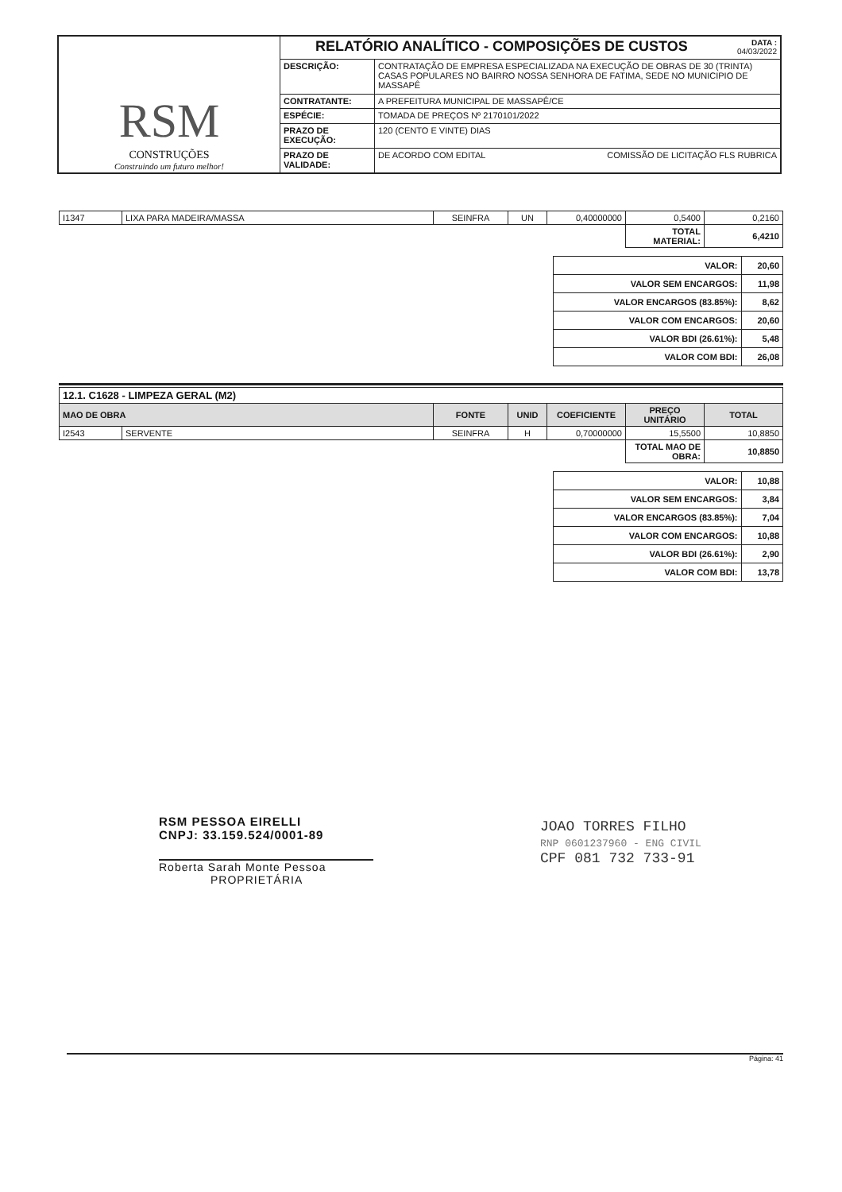| RSM CONSTRUÇÕES Construindo um futuro melhor! | RELATÓRIO ANALÍTICO - COMPOSIÇÕES DE CUSTOS DATA : 04/03/2022 | |
| | DESCRIÇÃO: | CONTRATAÇÃO DE EMPRESA ESPECIALIZADA NA EXECUÇÃO DE OBRAS DE 30 (TRINTA) CASAS POPULARES NO BAIRRO NOSSA SENHORA DE FATIMA, SEDE NO MUNICIPIO DE MASSAPÊ |
| | CONTRATANTE: | A PREFEITURA MUNICIPAL DE MASSAPÊ/CE |
| | ESPÉCIE: | TOMADA DE PREÇOS Nº 2170101/2022 |
| | PRAZO DE EXECUÇÃO: | 120 (CENTO E VINTE) DIAS |
| | PRAZO DE VALIDADE: | DE ACORDO COM EDITAL COMISSÃO DE LICITAÇÃO FLS RUBRICA |
| I1347 | LIXA PARA MADEIRA/MASSA | SEINFRA | UN | 0,40000000 | 0,5400 | 0,2160 |
| | | | | | TOTAL MATERIAL: | 6,4210 |
| VALOR: | 20,60 |
| VALOR SEM ENCARGOS: | 11,98 |
| VALOR ENCARGOS (83.85%): | 8,62 |
| VALOR COM ENCARGOS: | 20,60 |
| VALOR BDI (26.61%): | 5,48 |
| VALOR COM BDI: | 26,08 |
| 12.1. C1628 - LIMPEZA GERAL (M2) | | | | | | |
| MAO DE OBRA | | FONTE | UNID | COEFICIENTE | PREÇO UNITÁRIO | TOTAL |
| I2543 | SERVENTE | SEINFRA | H | 0,70000000 | 15,5500 | 10,8850 |
| | | | | | TOTAL MAO DE OBRA: | 10,8850 |
| VALOR: | 10,88 |
| VALOR SEM ENCARGOS: | 3,84 |
| VALOR ENCARGOS (83.85%): | 7,04 |
| VALOR COM ENCARGOS: | 10,88 |
| VALOR BDI (26.61%): | 2,90 |
| VALOR COM BDI: | 13,78 |
RSM PESSOA EIRELLI
CNPJ: 33.159.524/0001-89
Roberta Sarah Monte Pessoa
PROPRIETÁRIA
JOAO TORRES FILHO
RNP 0601237960 - ENG CIVIL
CPF 081 732 733-91
Página: 41